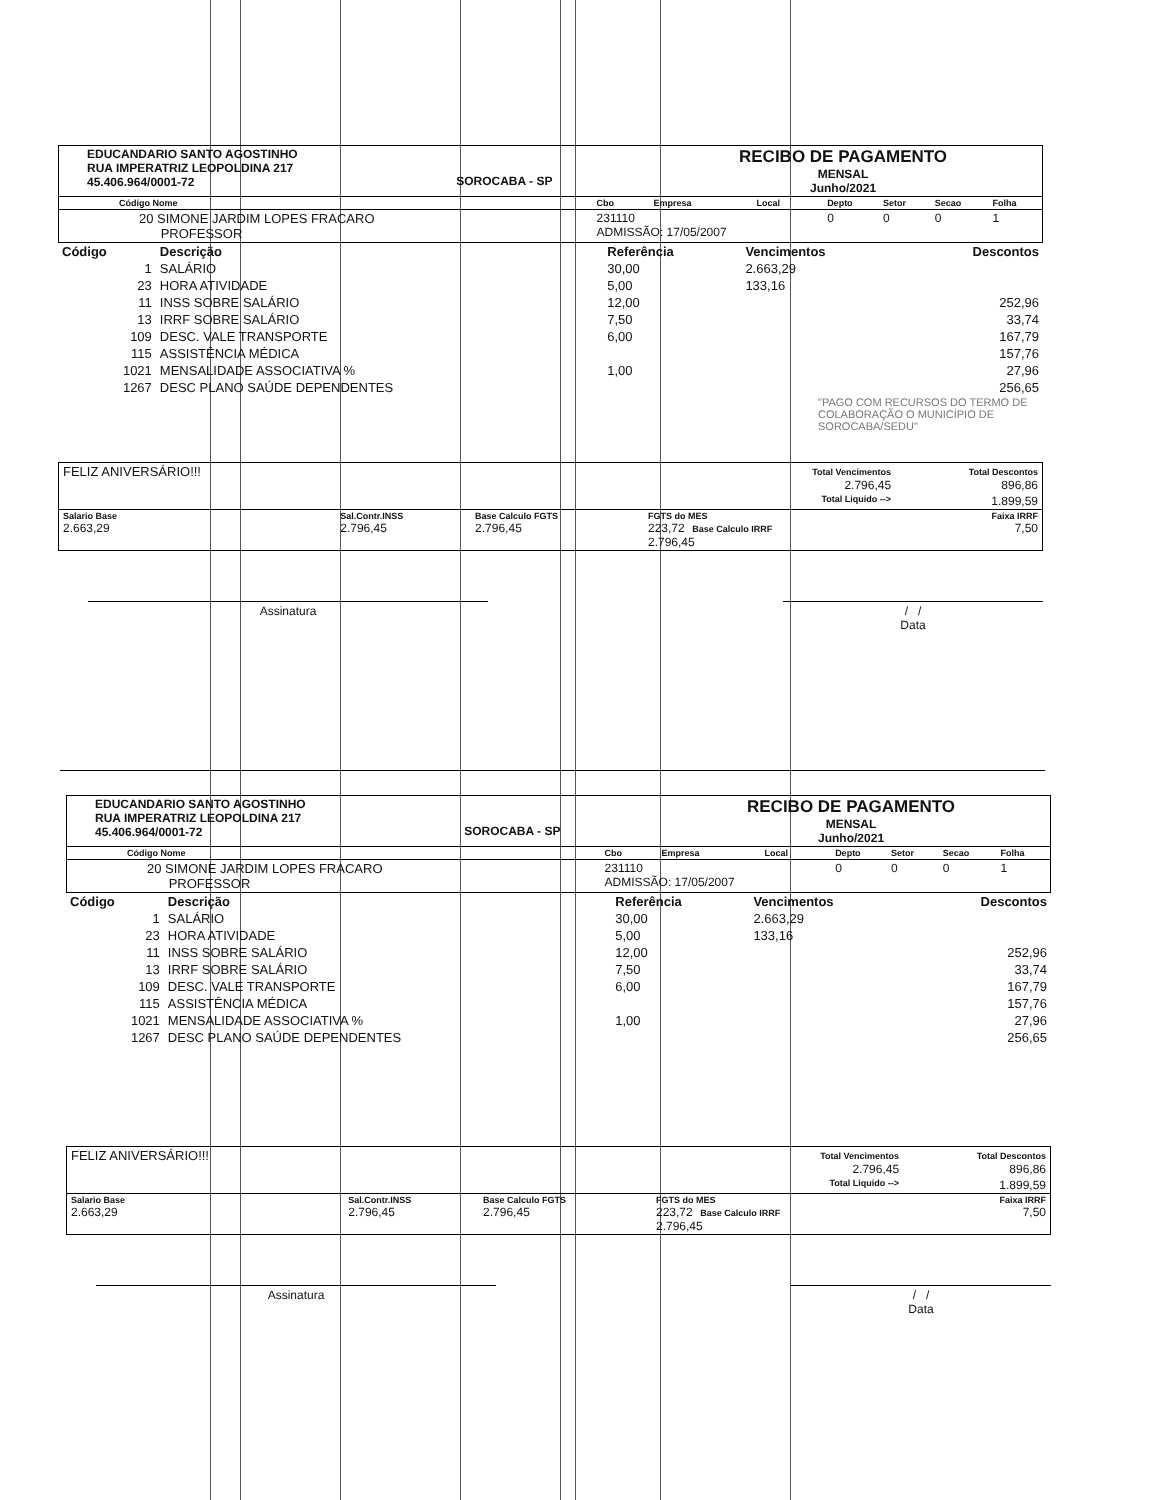| EDUCANDARIO SANTO AGOSTINHO RUA IMPERATRIZ LEOPOLDINA 217 45.406.964/0001-72 | SOROCABA - SP | RECIBO DE PAGAMENTO MENSAL Junho/2021 |
| Código Nome | Cbo | Empresa | Local | Depto | Setor | Secao | Folha |
| --- | --- | --- | --- | --- | --- | --- | --- |
| 20 SIMONE JARDIM LOPES FRACARO PROFESSOR | 231110 ADMISSÃO: 17/05/2007 | | | 0 | 0 | 0 | 1 |
| Código | Descrição | Referência | Vencimentos | Descontos |
| --- | --- | --- | --- | --- |
| 1 | SALÁRIO | 30,00 | 2.663,29 | |
| 23 | HORA ATIVIDADE | 5,00 | 133,16 | |
| 11 | INSS SOBRE SALÁRIO | 12,00 | | 252,96 |
| 13 | IRRF SOBRE SALÁRIO | 7,50 | | 33,74 |
| 109 | DESC. VALE TRANSPORTE | 6,00 | | 167,79 |
| 115 | ASSISTÊNCIA MÉDICA | | | 157,76 |
| 1021 | MENSALIDADE ASSOCIATIVA % | 1,00 | | 27,96 |
| 1267 | DESC PLANO SAÚDE DEPENDENTES | | | 256,65 |
"PAGO COM RECURSOS DO TERMO DE COLABORAÇÃO O MUNICÍPIO DE SOROCABA/SEDU"
| FELIZ ANIVERSÁRIO!!! | | | Total Vencimentos 2.796,45 | Total Descontos 896,86 |
| Total Liquido --> | | | | 1.899,59 |
| Salario Base 2.663,29 | Sal.Contr.INSS 2.796,45 | Base Calculo FGTS 2.796,45 | FGTS do MES 223,72 Base Calculo IRRF 2.796,45 | Faixa IRRF 7,50 |
Assinatura / /
Data
| EDUCANDARIO SANTO AGOSTINHO RUA IMPERATRIZ LEOPOLDINA 217 45.406.964/0001-72 | SOROCABA - SP | RECIBO DE PAGAMENTO MENSAL Junho/2021 |
| Código Nome | Cbo | Empresa | Local | Depto | Setor | Secao | Folha |
| --- | --- | --- | --- | --- | --- | --- | --- |
| 20 SIMONE JARDIM LOPES FRACARO PROFESSOR | 231110 ADMISSÃO: 17/05/2007 | | | 0 | 0 | 0 | 1 |
| Código | Descrição | Referência | Vencimentos | Descontos |
| --- | --- | --- | --- | --- |
| 1 | SALÁRIO | 30,00 | 2.663,29 | |
| 23 | HORA ATIVIDADE | 5,00 | 133,16 | |
| 11 | INSS SOBRE SALÁRIO | 12,00 | | 252,96 |
| 13 | IRRF SOBRE SALÁRIO | 7,50 | | 33,74 |
| 109 | DESC. VALE TRANSPORTE | 6,00 | | 167,79 |
| 115 | ASSISTÊNCIA MÉDICA | | | 157,76 |
| 1021 | MENSALIDADE ASSOCIATIVA % | 1,00 | | 27,96 |
| 1267 | DESC PLANO SAÚDE DEPENDENTES | | | 256,65 |
| FELIZ ANIVERSÁRIO!!! | | | Total Vencimentos 2.796,45 | Total Descontos 896,86 |
| Total Liquido --> | | | | 1.899,59 |
| Salario Base 2.663,29 | Sal.Contr.INSS 2.796,45 | Base Calculo FGTS 2.796,45 | FGTS do MES 223,72 Base Calculo IRRF 2.796,45 | Faixa IRRF 7,50 |
Assinatura / /
Data